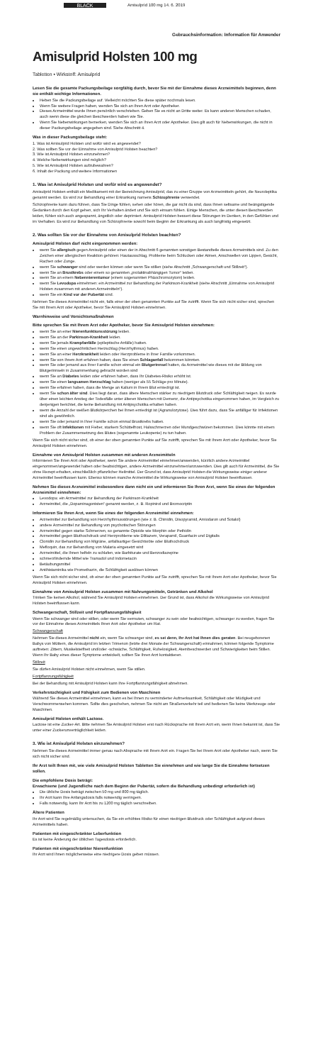BLACK Amisulprid 100 mg 14. 6. 2019
Gebrauchsinformation: Information für Anwender
Amisulprid Holsten 100 mg
Tabletten • Wirkstoff: Amisulprid
Lesen Sie die gesamte Packungsbeilage sorgfältig durch, bevor Sie mit der Einnahme dieses Arzneimittels beginnen, denn sie enthält wichtige Informationen.
Heben Sie die Packungsbeilage auf. Vielleicht möchten Sie diese später nochmals lesen.
Wenn Sie weitere Fragen haben, wenden Sie sich an Ihren Arzt oder Apotheker.
Dieses Arzneimittel wurde Ihnen persönlich verschrieben. Geben Sie es nicht an Dritte weiter. Es kann anderen Menschen schaden, auch wenn diese die gleichen Beschwerden haben wie Sie.
Wenn Sie Nebenwirkungen bemerken, wenden Sie sich an Ihren Arzt oder Apotheker. Dies gilt auch für Nebenwirkungen, die nicht in dieser Packungsbeilage angegeben sind. Siehe Abschnitt 4.
Was in dieser Packungsbeilage steht:
1. Was ist Amisulprid Holsten und wofür wird es angewendet?
2. Was sollten Sie vor der Einnahme von Amisulprid Holsten beachten?
3. Wie ist Amisulprid Holsten einzunehmen?
4. Welche Nebenwirkungen sind möglich?
5. Wie ist Amisulprid Holsten aufzubewahren?
6. Inhalt der Packung und weitere Informationen
1. Was ist Amisulprid Holsten und wofür wird es angewendet?
Amisulprid Holsten enthält ein Medikament mit der Bezeichnung Amisulprid, das zu einer Gruppe von Arzneimitteln gehört, die Neuroleptika genannt werden. Es wird zur Behandlung einer Erkrankung namens Schizophrenie verwendet.
Schizophrenie kann dazu führen, dass Sie Dinge fühlen, sehen oder hören, die gar nicht da sind, dass Ihnen seltsame und beängstigende Gedanken durch den Kopf gehen, sich Ihr Verhalten ändert und Sie sich einsam fühlen. Einige Menschen, die unter diesen Beschwerden leiden, fühlen sich auch angespannt, ängstlich oder deprimiert. Amisulprid Holsten bessert diese Störungen im Denken, in den Gefühlen und im Verhalten. Es wird zur Behandlung von Schizophrenie sowohl beim Beginn der Erkrankung als auch langfristig eingesetzt.
2. Was sollten Sie vor der Einnahme von Amisulprid Holsten beachten?
Amisulprid Holsten darf nicht eingenommen werden:
wenn Sie allergisch gegen Amisulprid oder einen der in Abschnitt 6 genannten sonstigen Bestandteile dieses Arzneimittels sind. Zu den Zeichen einer allergischen Reaktion gehören: Hautausschlag, Probleme beim Schlucken oder Atmen, Anschwellen von Lippen, Gesicht, Rachen oder Zunge.
wenn Sie schwanger sind oder werden können oder wenn Sie stillen (siehe Abschnitt „Schwangerschaft und Stillzeit“).
wenn Sie an Brustkrebs oder einem so genannten „prolaktinabhängigen Tumor“ leiden.
wenn Sie an einem Nebennierentumor (einem sogenannten Phäochromozytom) leiden.
wenn Sie Levodopa einnehmen: ein Arzneimittel zur Behandlung der Parkinson-Krankheit (siehe Abschnitt „Einnahme von Amisulprid Holsten zusammen mit anderen Arzneimitteln“).
wenn Sie ein Kind vor der Pubertät sind.
Nehmen Sie dieses Arzneimittel nicht ein, falls einer der oben genannten Punkte auf Sie zutrifft. Wenn Sie sich nicht sicher sind, sprechen Sie mit Ihrem Arzt oder Apotheker, bevor Sie Amisulprid Holsten einnehmen.
Warnhinweise und Vorsichtsmaßnahmen
Bitte sprechen Sie mit Ihrem Arzt oder Apotheker, bevor Sie Amisulprid Holsten einnehmen:
wenn Sie an einer Nierenfunktionsstörung leiden.
wenn Sie an der Parkinson-Krankheit leiden.
wenn Sie jemals Krampfanfälle (epileptische Anfälle) hatten.
wenn Sie einen ungewöhnlichen Herzschlag (Herzrhythmus) haben.
wenn Sie an einer Herzkrankheit leiden oder Herzprobleme in Ihrer Familie vorkommen.
wenn Sie von Ihrem Arzt erfahren haben, dass Sie einen Schlaganfall bekommen könnten.
wenn Sie oder jemand aus Ihrer Familie schon einmal ein Blutgerinnsel hatten, da Arzneimittel wie dieses mit der Bildung von Blutgerinnseln in Zusammenhang gebracht worden sind
wenn Sie an Diabetes leiden oder erfahren haben, dass Ihr Diabetes-Risiko erhöht ist.
wenn Sie einen langsamen Herzschlag haben (weniger als 55 Schläge pro Minute).
wenn Sie erfahren haben, dass die Menge an Kalium in Ihrem Blut erniedrigt ist.
wenn Sie schon älter sind. Dies liegt daran, dass ältere Menschen stärker zu niedrigem Blutdruck oder Schläfrigkeit neigen. Es wurde über einen leichten Anstieg der Todesfälle unter älteren Menschen mit Demenz, die Antipsychotika eingenommen haben, im Vergleich zu denjenigen berichtet, die keine Behandlung mit Antipsychotika erhalten haben.
wenn die Anzahl der weißen Blutkörperchen bei Ihnen erniedrigt ist (Agranulozytose). Dies führt dazu, dass Sie anfälliger für Infektionen sind als gewöhnlich.
wenn Sie oder jemand in Ihrer Familie schon einmal Brustkrebs hatten.
wenn Sie oft Infektionen mit Fieber, starkem Schüttelfrost, Halsschmerzen oder Mundgeschwüren bekommen. Dies könnte mit einem Problem der Zusammensetzung des Blutes (sogenannte Leukopenie) zu tun haben.
Wenn Sie sich nicht sicher sind, ob einer der oben genannten Punkte auf Sie zutrifft, sprechen Sie mit Ihrem Arzt oder Apotheker, bevor Sie Amisulprid Holsten einnehmen.
Einnahme von Amisulprid Holsten zusammen mit anderen Arzneimitteln
Informieren Sie Ihren Arzt oder Apotheker, wenn Sie andere Arzneimittel einnehmen/anwenden, kürzlich andere Arzneimittel eingenommen/angewendet haben oder beabsichtigen, andere Arzneimittel einzunehmen/anzuwenden. Dies gilt auch für Arzneimittel, die Sie ohne Rezept erhalten, einschließlich pflanzlicher Heilmittel. Der Grund ist, dass Amisulprid Holsten die Wirkungsweise einiger anderer Arzneimittel beeinflussen kann. Ebenso können manche Arzneimittel die Wirkungsweise von Amisulprid Holsten beeinflussen.
Nehmen Sie dieses Arzneimittel insbesondere dann nicht ein und informieren Sie Ihren Arzt, wenn Sie eines der folgenden Arzneimittel einnehmen:
Levodopa: ein Arzneimittel zur Behandlung der Parkinson-Krankheit
Arzneimittel, die „Dopaminagonisten“ genannt werden, z. B. Ropinirol und Bromocriptin
Informieren Sie Ihren Arzt, wenn Sie eines der folgenden Arzneimittel einnehmen:
Arzneimittel zur Behandlung von Herzrhythmusstörungen (wie z. B. Chinidin, Disopyramid, Amiodaron und Sotalol)
andere Arzneimittel zur Behandlung von psychotischen Störungen
Arzneimittel gegen starke Schmerzen, so genannte Opioide wie Morphin oder Pethidin
Arzneimittel gegen Bluthochdruck und Herzprobleme wie Diltiazem, Verapamil, Guanfacin und Digitalis
Clonidin zur Behandlung von Migräne, anfallsartiger Gesichtsröte oder Bluthochdruck
Mefloquin, das zur Behandlung von Malaria eingesetzt wird
Arzneimittel, die Ihnen helfeln zu schlafen, wie Barbiturate und Benzodiazepine
schmerzlindernde Mittel wie Tramadol und Indometacin
Betäubungsmittel
Antihistaminika wie Promethazin, die Schläfrigkeit auslösen können
Wenn Sie sich nicht sicher sind, ob einer der oben genannten Punkte auf Sie zutrifft, sprechen Sie mit Ihrem Arzt oder Apotheker, bevor Sie Amisulprid Holsten einnehmen.
Einnahme von Amisulprid Holsten zusammen mit Nahrungsmitteln, Getränken und Alkohol
Trinken Sie keinen Alkohol, während Sie Amisulprid Holsten einnehmen. Der Grund ist, dass Alkohol die Wirkungsweise von Amisulprid Holsten beeinflussen kann.
Schwangerschaft, Stillzeit und Fortpflanzungsfähigkeit
Wenn Sie schwanger sind oder stillen, oder wenn Sie vermuten, schwanger zu sein oder beabsichtigen, schwanger zu werden, fragen Sie vor der Einnahme dieses Arzneimittels Ihren Arzt oder Apotheker um Rat.
Schwangerschaft
Nehmen Sie dieses Arzneimittel nicht ein, wenn Sie schwanger sind, es sei denn, Ihr Arzt hat Ihnen dies geraten. Bei neugeborenen Babys von Müttern, die Amisulprid im letzten Trimenon (letzte drei Monate der Schwangerschaft) einnahmen, können folgende Symptome auftreten: Zittern, Muskelsteifheit und/oder -schwäche, Schläfrigkeit, Ruhelosigkeit, Atembeschwerden und Schwierigkeiten beim Stillen. Wenn Ihr Baby eines dieser Symptome entwickelt, sollten Sie Ihren Arzt kontaktieren.
Stillzeit
Sie dürfen Amisulprid Holsten nicht einnehmen, wenn Sie stillen.
Fortpflanzungsfähigkeit
Bei der Behandlung mit Amisulprid Holsten kann Ihre Fortpflanzungsfähigkeit abnehmen.
Verkehrstüchtigkeit und Fähigkeit zum Bedienen von Maschinen
Während Sie dieses Arzneimittel einnehmen, kann es bei Ihnen zu verminderter Aufmerksamkeit, Schläfrigkeit oder Müdigkeit und Verschwommensehen kommen. Sollte dies geschehen, nehmen Sie nicht am Straßenverkehr teil und bedienen Sie keine Werkzeuge oder Maschinen.
Amisulprid Holsten enthält Lactose.
Lactose ist eine Zucker-Art. Bitte nehmen Sie Amisulprid Holsten erst nach Rücksprache mit Ihrem Arzt ein, wenn Ihnen bekannt ist, dass Sie unter einer Zuckerunverträglichkeit leiden.
3. Wie ist Amisulprid Holsten einzunehmen?
Nehmen Sie dieses Arzneimittel immer genau nach Absprache mit Ihrem Arzt ein. Fragen Sie bei Ihrem Arzt oder Apotheker nach, wenn Sie sich nicht sicher sind.
Ihr Arzt teilt Ihnen mit, wie viele Amisulprid Holsten Tabletten Sie einnehmen und wie lange Sie die Einnahme fortsetzen sollen.
Die empfohlene Dosis beträgt:
Erwachsene (und Jugendliche nach dem Beginn der Pubertät, sofern die Behandlung unbedingt erforderlich ist)
Die übliche Dosis beträgt zwischen 50 mg und 800 mg täglich.
Ihr Arzt kann Ihre Anfangsdosis falls notwendig verringern.
Falls notwendig, kann Ihr Arzt bis zu 1200 mg täglich verschreiben.
Ältere Patienten
Ihr Arzt wird Sie regelmäßig untersuchen, da Sie ein erhöhtes Risiko für einen niedrigen Blutdruck oder Schläfrigkeit aufgrund dieses Arzneimittels haben.
Patienten mit eingeschränkter Leberfunktion
Es ist keine Änderung der üblichen Tagesdosis erforderlich.
Patienten mit eingeschränkter Nierenfunktion
Ihr Arzt wird Ihnen möglicherweise eine niedrigere Dosis geben müssen.